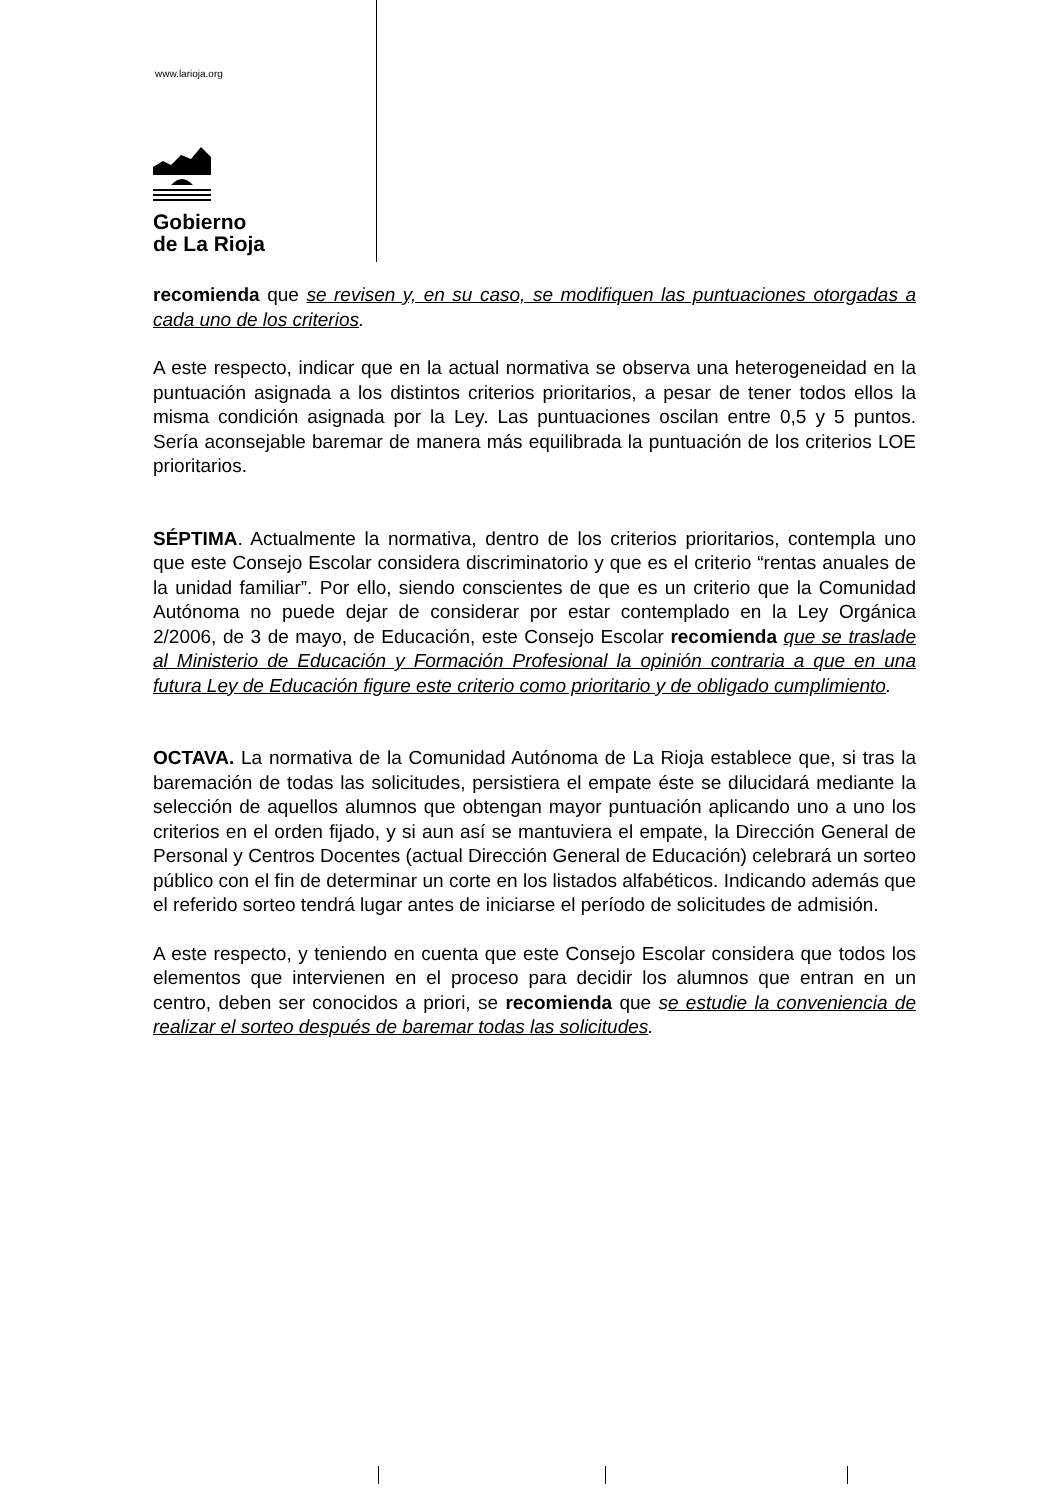www.larioja.org
Gobierno
de La Rioja
recomienda que se revisen y, en su caso, se modifiquen las puntuaciones otorgadas a cada uno de los criterios.
A este respecto, indicar que en la actual normativa se observa una heterogeneidad en la puntuación asignada a los distintos criterios prioritarios, a pesar de tener todos ellos la misma condición asignada por la Ley. Las puntuaciones oscilan entre 0,5 y 5 puntos. Sería aconsejable baremar de manera más equilibrada la puntuación de los criterios LOE prioritarios.
SÉPTIMA. Actualmente la normativa, dentro de los criterios prioritarios, contempla uno que este Consejo Escolar considera discriminatorio y que es el criterio “rentas anuales de la unidad familiar”. Por ello, siendo conscientes de que es un criterio que la Comunidad Autónoma no puede dejar de considerar por estar contemplado en la Ley Orgánica 2/2006, de 3 de mayo, de Educación, este Consejo Escolar recomienda que se traslade al Ministerio de Educación y Formación Profesional la opinión contraria a que en una futura Ley de Educación figure este criterio como prioritario y de obligado cumplimiento.
OCTAVA. La normativa de la Comunidad Autónoma de La Rioja establece que, si tras la baremación de todas las solicitudes, persistiera el empate éste se dilucidará mediante la selección de aquellos alumnos que obtengan mayor puntuación aplicando uno a uno los criterios en el orden fijado, y si aun así se mantuviera el empate, la Dirección General de Personal y Centros Docentes (actual Dirección General de Educación) celebrará un sorteo público con el fin de determinar un corte en los listados alfabéticos. Indicando además que el referido sorteo tendrá lugar antes de iniciarse el período de solicitudes de admisión.
A este respecto, y teniendo en cuenta que este Consejo Escolar considera que todos los elementos que intervienen en el proceso para decidir los alumnos que entran en un centro, deben ser conocidos a priori, se recomienda que se estudie la conveniencia de realizar el sorteo después de baremar todas las solicitudes.